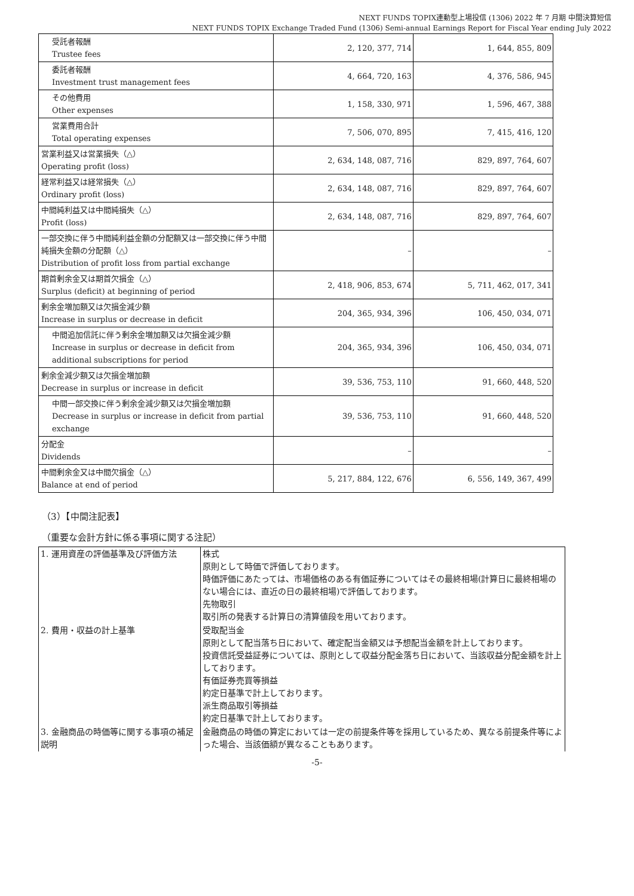NEXT FUNDS TOPIX連動型上場投信 (1306) 2022 年 7 月期 中間決算短信
NEXT FUNDS TOPIX Exchange Traded Fund (1306) Semi-annual Earnings Report for Fiscal Year ending July 2022
| 受託者報酬 Trustee fees | 2, 120, 377, 714 | 1, 644, 855, 809 |
| 委託者報酬 Investment trust management fees | 4, 664, 720, 163 | 4, 376, 586, 945 |
| その他費用 Other expenses | 1, 158, 330, 971 | 1, 596, 467, 388 |
| 営業費用合計 Total operating expenses | 7, 506, 070, 895 | 7, 415, 416, 120 |
| 営業利益又は営業損失（△） Operating profit (loss) | 2, 634, 148, 087, 716 | 829, 897, 764, 607 |
| 経常利益又は経常損失（△） Ordinary profit (loss) | 2, 634, 148, 087, 716 | 829, 897, 764, 607 |
| 中間純利益又は中間純損失（△） Profit (loss) | 2, 634, 148, 087, 716 | 829, 897, 764, 607 |
| 一部交換に伴う中間純利益金額の分配額又は一部交換に伴う中間純損失金額の分配額（△） Distribution of profit loss from partial exchange | – | – |
| 期首剰余金又は期首欠損金（△） Surplus (deficit) at beginning of period | 2, 418, 906, 853, 674 | 5, 711, 462, 017, 341 |
| 剰余金増加額又は欠損金減少額 Increase in surplus or decrease in deficit | 204, 365, 934, 396 | 106, 450, 034, 071 |
| 中間追加信託に伴う剰余金増加額又は欠損金減少額 Increase in surplus or decrease in deficit from additional subscriptions for period | 204, 365, 934, 396 | 106, 450, 034, 071 |
| 剰余金減少額又は欠損金増加額 Decrease in surplus or increase in deficit | 39, 536, 753, 110 | 91, 660, 448, 520 |
| 中間一部交換に伴う剰余金減少額又は欠損金増加額 Decrease in surplus or increase in deficit from partial exchange | 39, 536, 753, 110 | 91, 660, 448, 520 |
| 分配金 Dividends | – | – |
| 中間剰余金又は中間欠損金（△） Balance at end of period | 5, 217, 884, 122, 676 | 6, 556, 149, 367, 499 |
（3）【中間注記表】
（重要な会計方針に係る事項に関する注記）
| 1. 運用資産の評価基準及び評価方法 | 株式 原則として時価で評価しております。 時価評価にあたっては、市場価格のある有価証券についてはその最終相場(計算日に最終相場のない場合には、直近の日の最終相場)で評価しております。 先物取引 取引所の発表する計算日の清算値段を用いております。 |
| 2. 費用・収益の計上基準 | 受取配当金 原則として配当落ち日において、確定配当金額又は予想配当金額を計上しております。 投資信託受益証券については、原則として収益分配金落ち日において、当該収益分配金額を計上しております。 有価証券売買等損益 約定日基準で計上しております。 派生商品取引等損益 約定日基準で計上しております。 |
| 3. 金融商品の時価等に関する事項の補足説明 | 金融商品の時価の算定においては一定の前提条件等を採用しているため、異なる前提条件等によった場合、当該価額が異なることもあります。 |
-5-